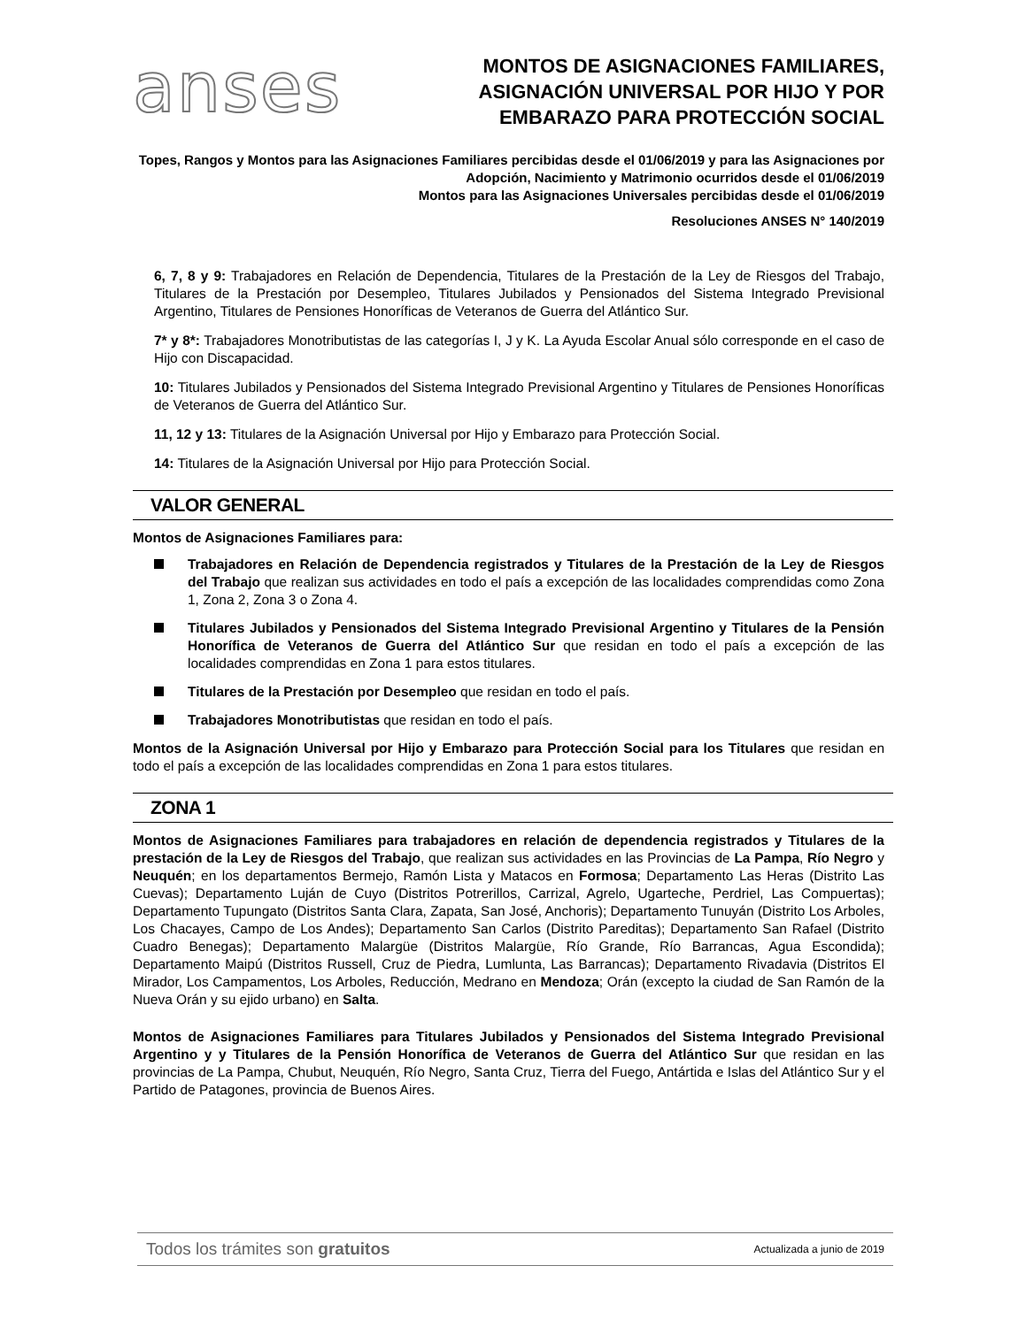anses
MONTOS DE ASIGNACIONES FAMILIARES,
ASIGNACIÓN UNIVERSAL POR HIJO Y POR
EMBARAZO PARA PROTECCIÓN SOCIAL
Topes, Rangos y Montos para las Asignaciones Familiares percibidas desde el 01/06/2019 y para las Asignaciones por Adopción, Nacimiento y Matrimonio ocurridos desde el 01/06/2019
Montos para las Asignaciones Universales percibidas desde el 01/06/2019
Resoluciones ANSES N° 140/2019
6, 7, 8 y 9: Trabajadores en Relación de Dependencia, Titulares de la Prestación de la Ley de Riesgos del Trabajo, Titulares de la Prestación por Desempleo, Titulares Jubilados y Pensionados del Sistema Integrado Previsional Argentino, Titulares de Pensiones Honoríficas de Veteranos de Guerra del Atlántico Sur.
7* y 8*: Trabajadores Monotributistas de las categorías I, J y K. La Ayuda Escolar Anual sólo corresponde en el caso de Hijo con Discapacidad.
10: Titulares Jubilados y Pensionados del Sistema Integrado Previsional Argentino y Titulares de Pensiones Honoríficas de Veteranos de Guerra del Atlántico Sur.
11, 12 y 13: Titulares de la Asignación Universal por Hijo y Embarazo para Protección Social.
14: Titulares de la Asignación Universal por Hijo para Protección Social.
VALOR GENERAL
Montos de Asignaciones Familiares para:
Trabajadores en Relación de Dependencia registrados y Titulares de la Prestación de la Ley de Riesgos del Trabajo que realizan sus actividades en todo el país a excepción de las localidades comprendidas como Zona 1, Zona 2, Zona 3 o Zona 4.
Titulares Jubilados y Pensionados del Sistema Integrado Previsional Argentino y Titulares de la Pensión Honorífica de Veteranos de Guerra del Atlántico Sur que residan en todo el país a excepción de las localidades comprendidas en Zona 1 para estos titulares.
Titulares de la Prestación por Desempleo que residan en todo el país.
Trabajadores Monotributistas que residan en todo el país.
Montos de la Asignación Universal por Hijo y Embarazo para Protección Social para los Titulares que residan en todo el país a excepción de las localidades comprendidas en Zona 1 para estos titulares.
ZONA 1
Montos de Asignaciones Familiares para trabajadores en relación de dependencia registrados y Titulares de la prestación de la Ley de Riesgos del Trabajo, que realizan sus actividades en las Provincias de La Pampa, Río Negro y Neuquén; en los departamentos Bermejo, Ramón Lista y Matacos en Formosa; Departamento Las Heras (Distrito Las Cuevas); Departamento Luján de Cuyo (Distritos Potrerillos, Carrizal, Agrelo, Ugarteche, Perdriel, Las Compuertas); Departamento Tupungato (Distritos Santa Clara, Zapata, San José, Anchoris); Departamento Tunuyán (Distrito Los Arboles, Los Chacayes, Campo de Los Andes); Departamento San Carlos (Distrito Pareditas); Departamento San Rafael (Distrito Cuadro Benegas); Departamento Malargüe (Distritos Malargüe, Río Grande, Río Barrancas, Agua Escondida); Departamento Maipú (Distritos Russell, Cruz de Piedra, Lumlunta, Las Barrancas); Departamento Rivadavia (Distritos El Mirador, Los Campamentos, Los Arboles, Reducción, Medrano en Mendoza; Orán (excepto la ciudad de San Ramón de la Nueva Orán y su ejido urbano) en Salta.
Montos de Asignaciones Familiares para Titulares Jubilados y Pensionados del Sistema Integrado Previsional Argentino y y Titulares de la Pensión Honorífica de Veteranos de Guerra del Atlántico Sur que residan en las provincias de La Pampa, Chubut, Neuquén, Río Negro, Santa Cruz, Tierra del Fuego, Antártida e Islas del Atlántico Sur y el Partido de Patagones, provincia de Buenos Aires.
Todos los trámites son gratuitos Actualizada a junio de 2019